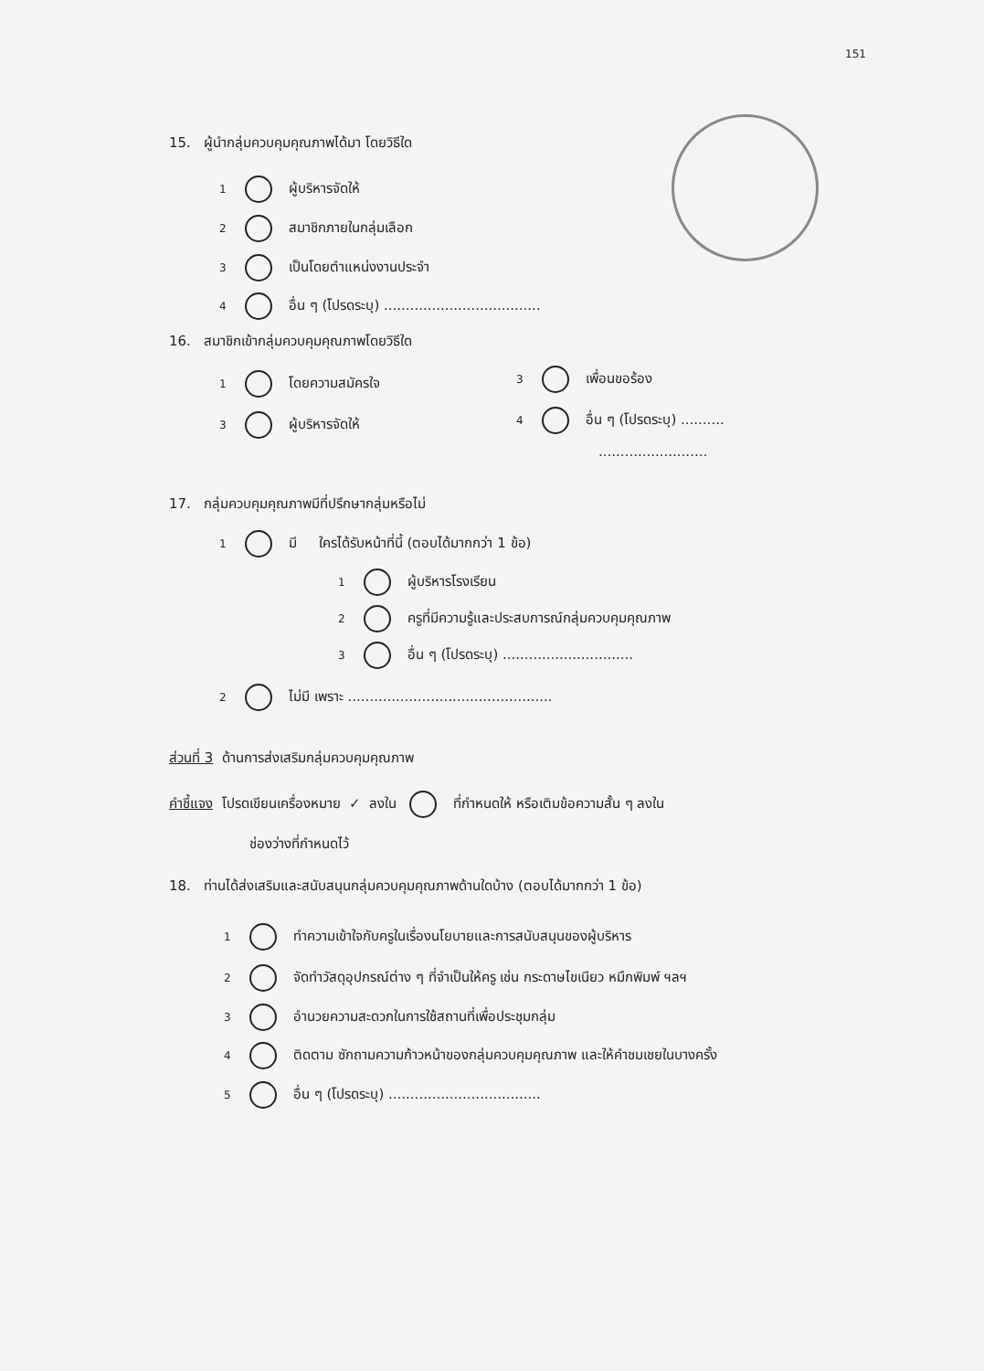151
15. ผู้นำกลุ่มควบคุมคุณภาพได้มา โดยวิธีใด
1 ผู้บริหารจัดให้
2 สมาชิกภายในกลุ่มเลือก
3 เป็นโดยตำแหน่งงานประจำ
4 อื่น ๆ (โปรดระบุ) ....................................
16. สมาชิกเข้ากลุ่มควบคุมคุณภาพโดยวิธีใด
1 โดยความสมัครใจ 3 เพื่อนขอร้อง
3 ผู้บริหารจัดให้ 4 อื่น ๆ (โปรดระบุ) ..........
.........................
17. กลุ่มควบคุมคุณภาพมีที่ปรึกษากลุ่มหรือไม่
1 มี ใครได้รับหน้าที่นี้ (ตอบได้มากกว่า 1 ข้อ)
1 ผู้บริหารโรงเรียน
2 ครูที่มีความรู้และประสบการณ์กลุ่มควบคุมคุณภาพ
3 อื่น ๆ (โปรดระบุ) ..............................
2 ไม่มี เพราะ ...............................................
ส่วนที่ 3 ด้านการส่งเสริมกลุ่มควบคุมคุณภาพ
คำชี้แจง โปรดเขียนเครื่องหมาย ✓ ลงใน ที่กำหนดให้ หรือเติมข้อความสั้น ๆ ลงใน
ช่องว่างที่กำหนดไว้
18. ท่านได้ส่งเสริมและสนับสนุนกลุ่มควบคุมคุณภาพด้านใดบ้าง (ตอบได้มากกว่า 1 ข้อ)
1 ทำความเข้าใจกับครูในเรื่องนโยบายและการสนับสนุนของผู้บริหาร
2 จัดทำวัสดุอุปกรณ์ต่าง ๆ ที่จำเป็นให้ครู เช่น กระดาษไขเนียว หมึกพิมพ์ ฯลฯ
3 อำนวยความสะดวกในการใช้สถานที่เพื่อประชุมกลุ่ม
4 ติดตาม ซักถามความก้าวหน้าของกลุ่มควบคุมคุณภาพ และให้คำชมเชยในบางครั้ง
5 อื่น ๆ (โปรดระบุ) ...................................